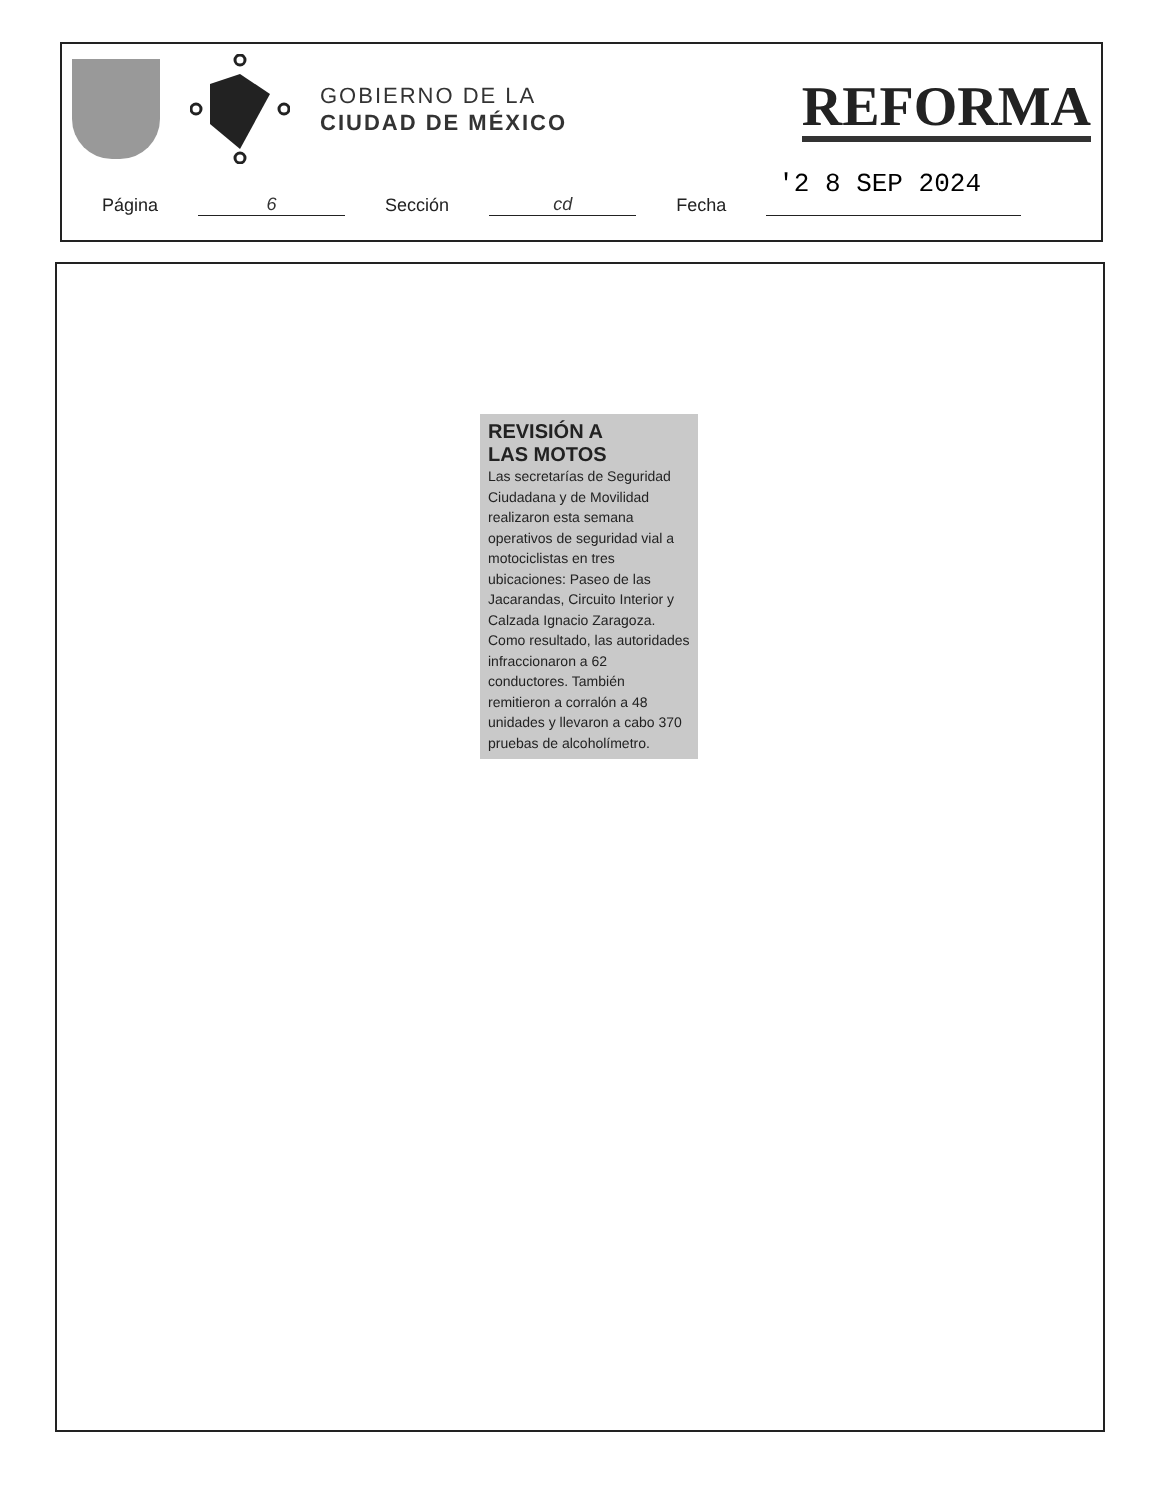GOBIERNO DE LA
CIUDAD DE MÉXICO
REFORMA
'2 8 SEP 2024
Página 6 Sección cd Fecha
REVISIÓN A
LAS MOTOS
Las secretarías de Seguridad Ciudadana y de Movilidad realizaron esta semana operativos de seguridad vial a motociclistas en tres ubicaciones: Paseo de las Jacarandas, Circuito Interior y Calzada Ignacio Zaragoza. Como resultado, las autoridades infraccionaron a 62 conductores. También remitieron a corralón a 48 unidades y llevaron a cabo 370 pruebas de alcoholímetro.